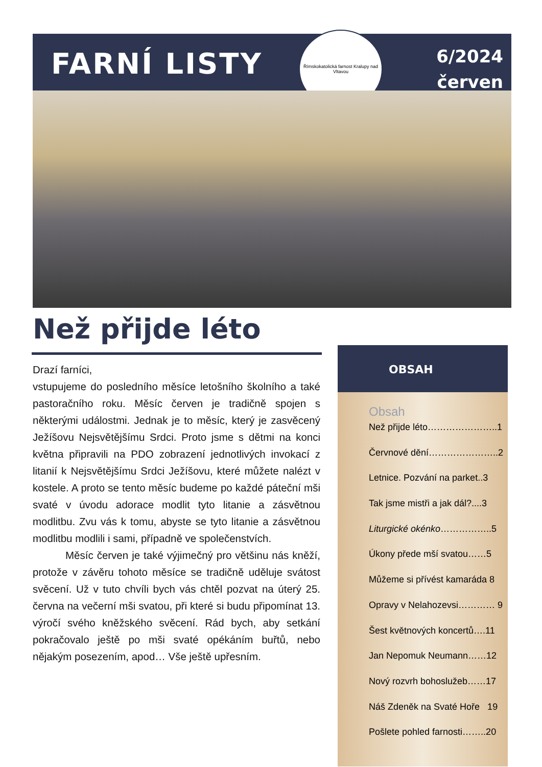FARNÍ LISTY
Římskokatolická farnost Kralupy nad Vltavou
6/2024
červen
Než přijde léto
Drazí farníci,
vstupujeme do posledního měsíce letošního školního a také pastoračního roku. Měsíc červen je tradičně spojen s některými událostmi. Jednak je to měsíc, který je zasvěcený Ježíšovu Nejsvětějšímu Srdci. Proto jsme s dětmi na konci května připravili na PDO zobrazení jednotlivých invokací z litanií k Nejsvětějšímu Srdci Ježíšovu, které můžete nalézt v kostele. A proto se tento měsíc budeme po každé páteční mši svaté v úvodu adorace modlit tyto litanie a zásvětnou modlitbu. Zvu vás k tomu, abyste se tyto litanie a zásvětnou modlitbu modlili i sami, případně ve společenstvích.
Měsíc červen je také výjimečný pro většinu nás kněží, protože v závěru tohoto měsíce se tradičně uděluje svátost svěcení. Už v tuto chvíli bych vás chtěl pozvat na úterý 25. června na večerní mši svatou, při které si budu připomínat 13. výročí svého kněžského svěcení. Rád bych, aby setkání pokračovalo ještě po mši svaté opékáním buřtů, nebo nějakým posezením, apod… Vše ještě upřesním.
OBSAH
Obsah
Než přijde léto…………………..1
Červnové dění…………………..2
Letnice. Pozvání na parket..3
Tak jsme mistři a jak dál?....3
Liturgické okénko……………..5
Úkony přede mší svatou……5
Můžeme si přívést kamaráda 8
Opravy v Nelahozevsi………… 9
Šest květnových koncertů….11
Jan Nepomuk Neumann……12
Nový rozvrh bohoslužeb……17
Náš Zdeněk na Svaté Hoře 19
Pošlete pohled farnosti……..20